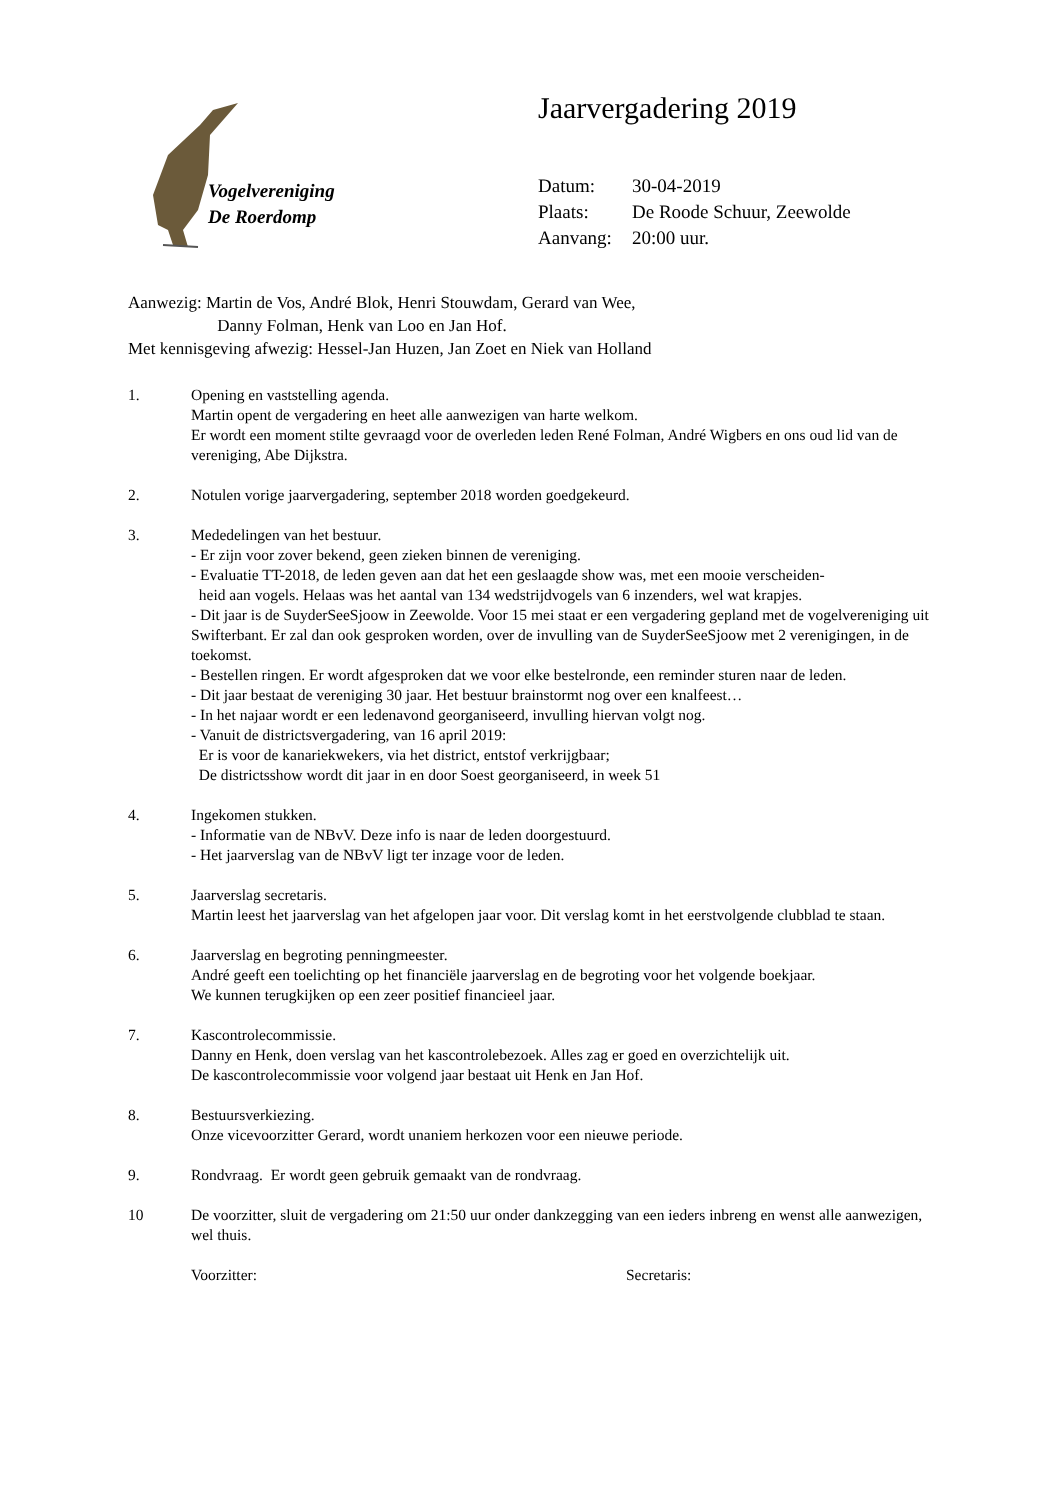Vogelvereniging
De Roerdomp
Jaarvergadering 2019
Datum: 30-04-2019
Plaats: De Roode Schuur, Zeewolde
Aanvang: 20:00 uur.
Aanwezig: Martin de Vos, André Blok, Henri Stouwdam, Gerard van Wee,
Danny Folman, Henk van Loo en Jan Hof.
Met kennisgeving afwezig: Hessel-Jan Huzen, Jan Zoet en Niek van Holland
1. Opening en vaststelling agenda.
Martin opent de vergadering en heet alle aanwezigen van harte welkom.
Er wordt een moment stilte gevraagd voor de overleden leden René Folman, André Wigbers en ons oud lid van de vereniging, Abe Dijkstra.
2. Notulen vorige jaarvergadering, september 2018 worden goedgekeurd.
3. Mededelingen van het bestuur.
- Er zijn voor zover bekend, geen zieken binnen de vereniging.
- Evaluatie TT-2018, de leden geven aan dat het een geslaagde show was, met een mooie verscheiden-
heid aan vogels. Helaas was het aantal van 134 wedstrijdvogels van 6 inzenders, wel wat krapjes.
- Dit jaar is de SuyderSeeSjoow in Zeewolde. Voor 15 mei staat er een vergadering gepland met de vogelvereniging uit Swifterbant. Er zal dan ook gesproken worden, over de invulling van de SuyderSeeSjoow met 2 verenigingen, in de toekomst.
- Bestellen ringen. Er wordt afgesproken dat we voor elke bestelronde, een reminder sturen naar de leden.
- Dit jaar bestaat de vereniging 30 jaar. Het bestuur brainstormt nog over een knalfeest…
- In het najaar wordt er een ledenavond georganiseerd, invulling hiervan volgt nog.
- Vanuit de districtsvergadering, van 16 april 2019:
Er is voor de kanariekwekers, via het district, entstof verkrijgbaar;
De districtsshow wordt dit jaar in en door Soest georganiseerd, in week 51
4. Ingekomen stukken.
- Informatie van de NBvV. Deze info is naar de leden doorgestuurd.
- Het jaarverslag van de NBvV ligt ter inzage voor de leden.
5. Jaarverslag secretaris.
Martin leest het jaarverslag van het afgelopen jaar voor. Dit verslag komt in het eerstvolgende clubblad te staan.
6. Jaarverslag en begroting penningmeester.
André geeft een toelichting op het financiële jaarverslag en de begroting voor het volgende boekjaar.
We kunnen terugkijken op een zeer positief financieel jaar.
7. Kascontrolecommissie.
Danny en Henk, doen verslag van het kascontrolebezoek. Alles zag er goed en overzichtelijk uit.
De kascontrolecommissie voor volgend jaar bestaat uit Henk en Jan Hof.
8. Bestuursverkiezing.
Onze vicevoorzitter Gerard, wordt unaniem herkozen voor een nieuwe periode.
9. Rondvraag. Er wordt geen gebruik gemaakt van de rondvraag.
10 De voorzitter, sluit de vergadering om 21:50 uur onder dankzegging van een ieders inbreng en wenst alle aanwezigen, wel thuis.
Voorzitter: Secretaris: